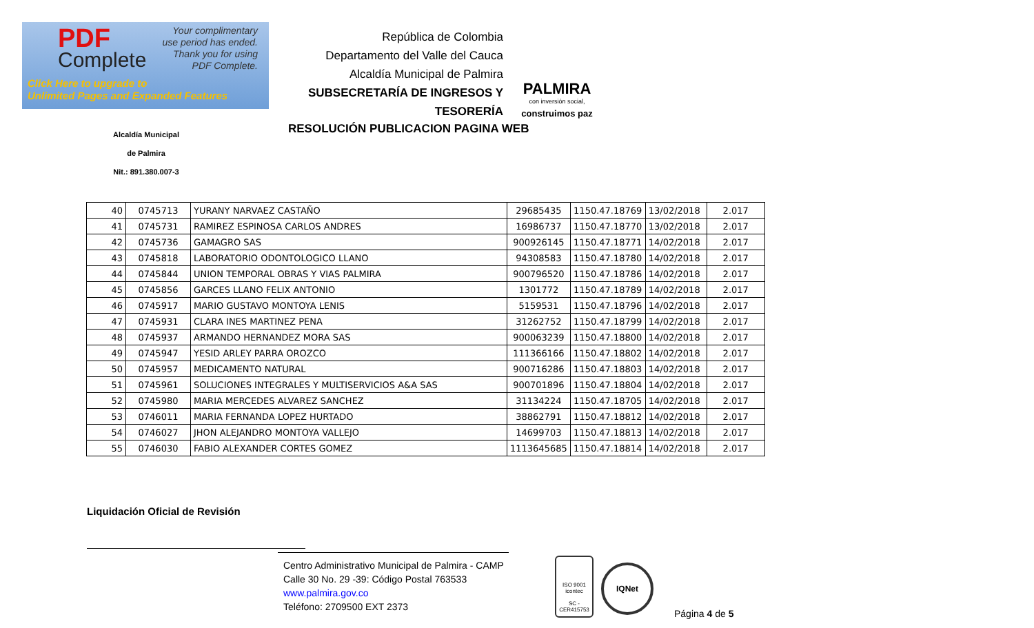PDF
Complete
Your complimentary
use period has ended.
Thank you for using
PDF Complete.
Click Here to upgrade to
Unlimited Pages and Expanded Features
República de Colombia
Departamento del Valle del Cauca
Alcaldía Municipal de Palmira
SUBSECRETARÍA DE INGRESOS Y TESORERÍA
PALMIRA
con inversión social,
construimos paz
Alcaldía Municipal
de Palmira
Nit.: 891.380.007-3
RESOLUCIÓN PUBLICACION PAGINA WEB
| 40 | 0745713 | YURANY NARVAEZ CASTAÑO | 29685435 | 1150.47.18769 | 13/02/2018 | 2.017 |
| 41 | 0745731 | RAMIREZ ESPINOSA CARLOS ANDRES | 16986737 | 1150.47.18770 | 13/02/2018 | 2.017 |
| 42 | 0745736 | GAMAGRO SAS | 900926145 | 1150.47.18771 | 14/02/2018 | 2.017 |
| 43 | 0745818 | LABORATORIO ODONTOLOGICO LLANO | 94308583 | 1150.47.18780 | 14/02/2018 | 2.017 |
| 44 | 0745844 | UNION TEMPORAL OBRAS Y VIAS PALMIRA | 900796520 | 1150.47.18786 | 14/02/2018 | 2.017 |
| 45 | 0745856 | GARCES LLANO FELIX ANTONIO | 1301772 | 1150.47.18789 | 14/02/2018 | 2.017 |
| 46 | 0745917 | MARIO GUSTAVO MONTOYA LENIS | 5159531 | 1150.47.18796 | 14/02/2018 | 2.017 |
| 47 | 0745931 | CLARA INES MARTINEZ PENA | 31262752 | 1150.47.18799 | 14/02/2018 | 2.017 |
| 48 | 0745937 | ARMANDO HERNANDEZ MORA SAS | 900063239 | 1150.47.18800 | 14/02/2018 | 2.017 |
| 49 | 0745947 | YESID ARLEY PARRA OROZCO | 111366166 | 1150.47.18802 | 14/02/2018 | 2.017 |
| 50 | 0745957 | MEDICAMENTO NATURAL | 900716286 | 1150.47.18803 | 14/02/2018 | 2.017 |
| 51 | 0745961 | SOLUCIONES INTEGRALES Y MULTISERVICIOS A&A SAS | 900701896 | 1150.47.18804 | 14/02/2018 | 2.017 |
| 52 | 0745980 | MARIA MERCEDES ALVAREZ SANCHEZ | 31134224 | 1150.47.18705 | 14/02/2018 | 2.017 |
| 53 | 0746011 | MARIA FERNANDA LOPEZ HURTADO | 38862791 | 1150.47.18812 | 14/02/2018 | 2.017 |
| 54 | 0746027 | JHON ALEJANDRO MONTOYA VALLEJO | 14699703 | 1150.47.18813 | 14/02/2018 | 2.017 |
| 55 | 0746030 | FABIO ALEXANDER CORTES GOMEZ | 1113645685 | 1150.47.18814 | 14/02/2018 | 2.017 |
Liquidación Oficial de Revisión
Centro Administrativo Municipal de Palmira - CAMP
Calle 30 No. 29 -39: Código Postal 763533
www.palmira.gov.co
Teléfono: 2709500 EXT 2373
ISO 9001
icontec
SC - CER415753
IQNet
Página 4 de 5